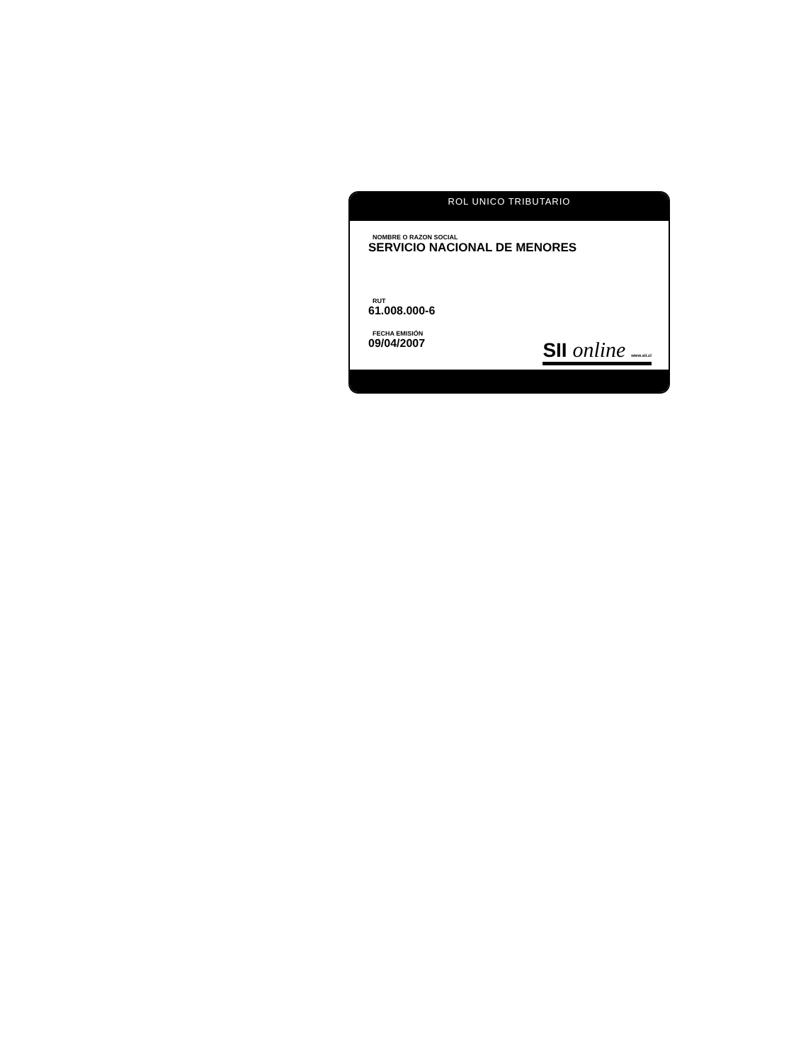ROL UNICO TRIBUTARIO
NOMBRE O RAZON SOCIAL
SERVICIO NACIONAL DE MENORES
RUT
61.008.000-6
FECHA EMISIÓN
09/04/2007
SII online www.sii.cl